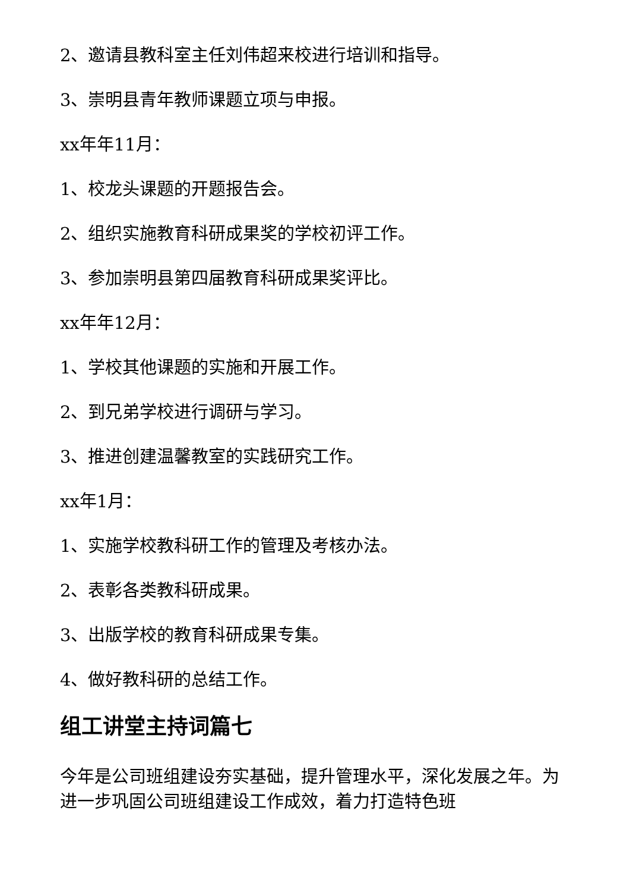2、邀请县教科室主任刘伟超来校进行培训和指导。
3、崇明县青年教师课题立项与申报。
xx年年11月：
1、校龙头课题的开题报告会。
2、组织实施教育科研成果奖的学校初评工作。
3、参加崇明县第四届教育科研成果奖评比。
xx年年12月：
1、学校其他课题的实施和开展工作。
2、到兄弟学校进行调研与学习。
3、推进创建温馨教室的实践研究工作。
xx年1月：
1、实施学校教科研工作的管理及考核办法。
2、表彰各类教科研成果。
3、出版学校的教育科研成果专集。
4、做好教科研的总结工作。
组工讲堂主持词篇七
今年是公司班组建设夯实基础，提升管理水平，深化发展之年。为进一步巩固公司班组建设工作成效，着力打造特色班